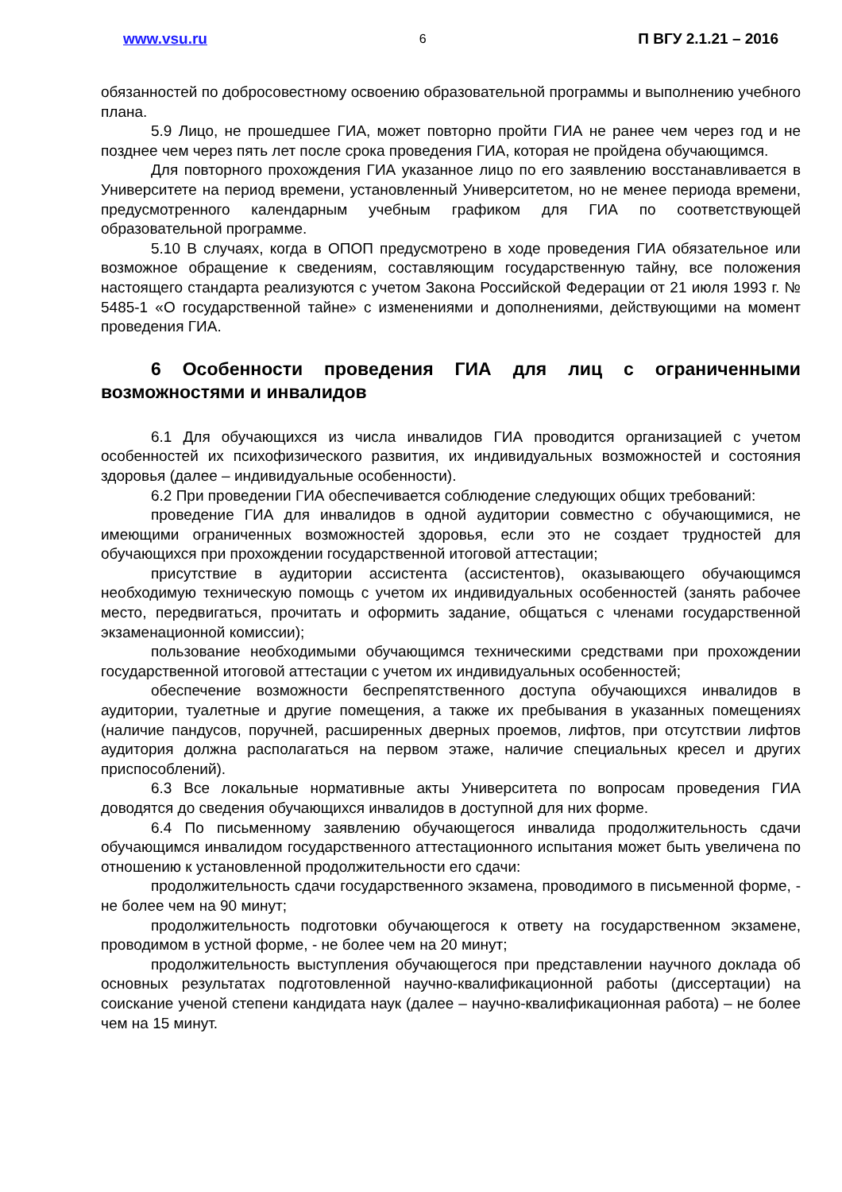www.vsu.ru 6 П ВГУ 2.1.21 – 2016
обязанностей по добросовестному освоению образовательной программы и выполнению учебного плана.
5.9 Лицо, не прошедшее ГИА, может повторно пройти ГИА не ранее чем через год и не позднее чем через пять лет после срока проведения ГИА, которая не пройдена обучающимся.
Для повторного прохождения ГИА указанное лицо по его заявлению восстанавливается в Университете на период времени, установленный Университетом, но не менее периода времени, предусмотренного календарным учебным графиком для ГИА по соответствующей образовательной программе.
5.10 В случаях, когда в ОПОП предусмотрено в ходе проведения ГИА обязательное или возможное обращение к сведениям, составляющим государственную тайну, все положения настоящего стандарта реализуются с учетом Закона Российской Федерации от 21 июля 1993 г. № 5485-1 «О государственной тайне» с изменениями и дополнениями, действующими на момент проведения ГИА.
6 Особенности проведения ГИА для лиц с ограниченными возможностями и инвалидов
6.1 Для обучающихся из числа инвалидов ГИА проводится организацией с учетом особенностей их психофизического развития, их индивидуальных возможностей и состояния здоровья (далее – индивидуальные особенности).
6.2 При проведении ГИА обеспечивается соблюдение следующих общих требований:
проведение ГИА для инвалидов в одной аудитории совместно с обучающимися, не имеющими ограниченных возможностей здоровья, если это не создает трудностей для обучающихся при прохождении государственной итоговой аттестации;
присутствие в аудитории ассистента (ассистентов), оказывающего обучающимся необходимую техническую помощь с учетом их индивидуальных особенностей (занять рабочее место, передвигаться, прочитать и оформить задание, общаться с членами государственной экзаменационной комиссии);
пользование необходимыми обучающимся техническими средствами при прохождении государственной итоговой аттестации с учетом их индивидуальных особенностей;
обеспечение возможности беспрепятственного доступа обучающихся инвалидов в аудитории, туалетные и другие помещения, а также их пребывания в указанных помещениях (наличие пандусов, поручней, расширенных дверных проемов, лифтов, при отсутствии лифтов аудитория должна располагаться на первом этаже, наличие специальных кресел и других приспособлений).
6.3 Все локальные нормативные акты Университета по вопросам проведения ГИА доводятся до сведения обучающихся инвалидов в доступной для них форме.
6.4 По письменному заявлению обучающегося инвалида продолжительность сдачи обучающимся инвалидом государственного аттестационного испытания может быть увеличена по отношению к установленной продолжительности его сдачи:
продолжительность сдачи государственного экзамена, проводимого в письменной форме, - не более чем на 90 минут;
продолжительность подготовки обучающегося к ответу на государственном экзамене, проводимом в устной форме, - не более чем на 20 минут;
продолжительность выступления обучающегося при представлении научного доклада об основных результатах подготовленной научно-квалификационной работы (диссертации) на соискание ученой степени кандидата наук (далее – научно-квалификационная работа) – не более чем на 15 минут.